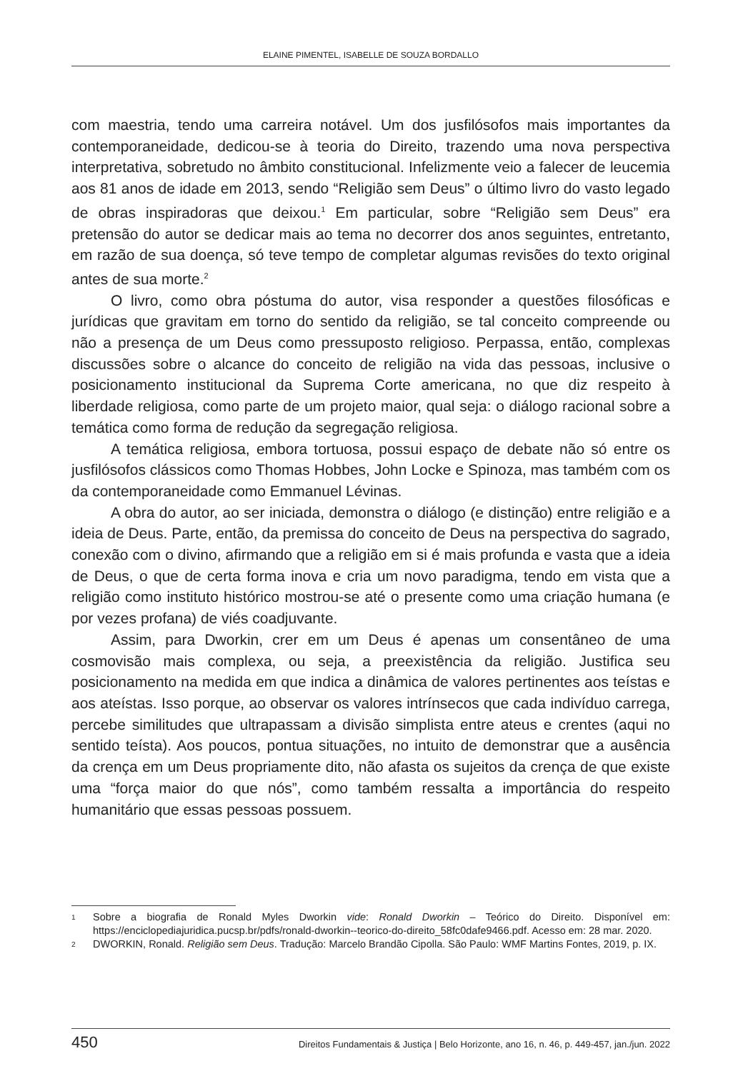ELAINE PIMENTEL, ISABELLE DE SOUZA BORDALLO
com maestria, tendo uma carreira notável. Um dos jusfilósofos mais importantes da contemporaneidade, dedicou-se à teoria do Direito, trazendo uma nova perspectiva interpretativa, sobretudo no âmbito constitucional. Infelizmente veio a falecer de leucemia aos 81 anos de idade em 2013, sendo “Religião sem Deus” o último livro do vasto legado de obras inspiradoras que deixou.<sup>1</sup> Em particular, sobre “Religião sem Deus” era pretensão do autor se dedicar mais ao tema no decorrer dos anos seguintes, entretanto, em razão de sua doença, só teve tempo de completar algumas revisões do texto original antes de sua morte.<sup>2</sup>
O livro, como obra póstuma do autor, visa responder a questões filosóficas e jurídicas que gravitam em torno do sentido da religião, se tal conceito compreende ou não a presença de um Deus como pressuposto religioso. Perpassa, então, complexas discussões sobre o alcance do conceito de religião na vida das pessoas, inclusive o posicionamento institucional da Suprema Corte americana, no que diz respeito à liberdade religiosa, como parte de um projeto maior, qual seja: o diálogo racional sobre a temática como forma de redução da segregação religiosa.
A temática religiosa, embora tortuosa, possui espaço de debate não só entre os jusfilósofos clássicos como Thomas Hobbes, John Locke e Spinoza, mas também com os da contemporaneidade como Emmanuel Lévinas.
A obra do autor, ao ser iniciada, demonstra o diálogo (e distinção) entre religião e a ideia de Deus. Parte, então, da premissa do conceito de Deus na perspectiva do sagrado, conexão com o divino, afirmando que a religião em si é mais profunda e vasta que a ideia de Deus, o que de certa forma inova e cria um novo paradigma, tendo em vista que a religião como instituto histórico mostrou-se até o presente como uma criação humana (e por vezes profana) de viés coadjuvante.
Assim, para Dworkin, crer em um Deus é apenas um consentâneo de uma cosmovisão mais complexa, ou seja, a preexistência da religião. Justifica seu posicionamento na medida em que indica a dinâmica de valores pertinentes aos teístas e aos ateístas. Isso porque, ao observar os valores intrínsecos que cada indivíduo carrega, percebe similitudes que ultrapassam a divisão simplista entre ateus e crentes (aqui no sentido teísta). Aos poucos, pontua situações, no intuito de demonstrar que a ausência da crença em um Deus propriamente dito, não afasta os sujeitos da crença de que existe uma “força maior do que nós”, como também ressalta a importância do respeito humanitário que essas pessoas possuem.
1 Sobre a biografia de Ronald Myles Dworkin vide: Ronald Dworkin – Teórico do Direito. Disponível em: https://enciclopediajuridica.pucsp.br/pdfs/ronald-dworkin--teorico-do-direito_58fc0dafe9466.pdf. Acesso em: 28 mar. 2020.
2 DWORKIN, Ronald. Religião sem Deus. Tradução: Marcelo Brandão Cipolla. São Paulo: WMF Martins Fontes, 2019, p. IX.
450 Direitos Fundamentais & Justiça | Belo Horizonte, ano 16, n. 46, p. 449-457, jan./jun. 2022